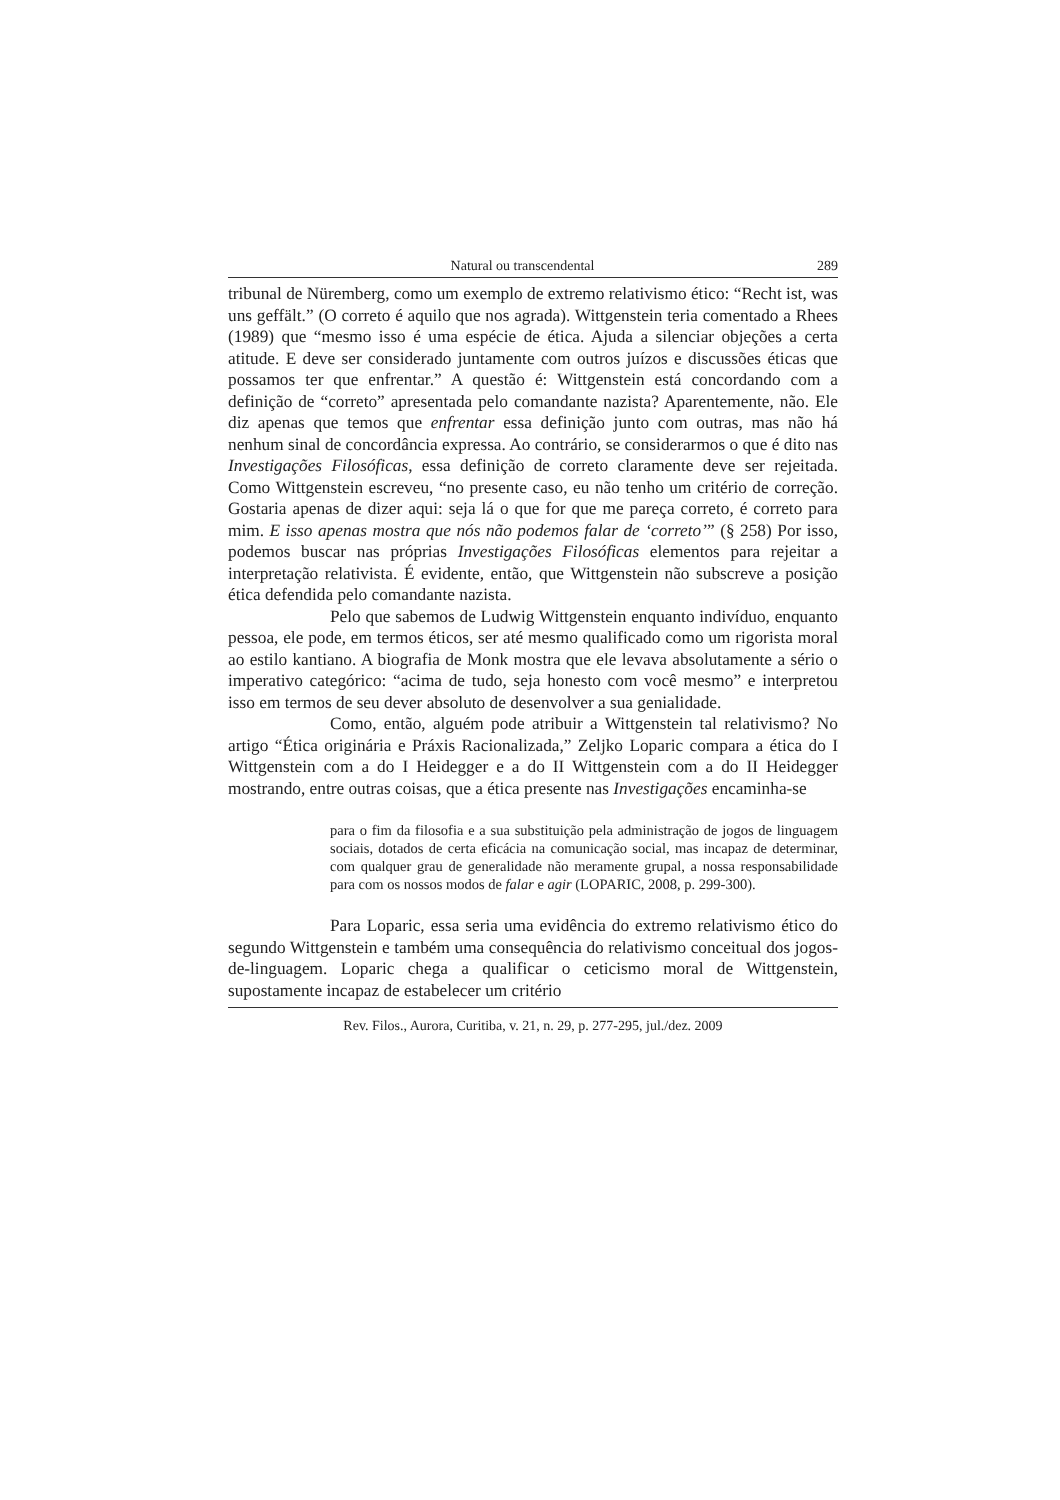Natural ou transcendental 289
tribunal de Nüremberg, como um exemplo de extremo relativismo ético: “Recht ist, was uns geffält.” (O correto é aquilo que nos agrada). Wittgenstein teria comentado a Rhees (1989) que “mesmo isso é uma espécie de ética. Ajuda a silenciar objeções a certa atitude. E deve ser considerado juntamente com outros juízos e discussões éticas que possamos ter que enfrentar.” A questão é: Wittgenstein está concordando com a definição de “correto” apresentada pelo comandante nazista? Aparentemente, não. Ele diz apenas que temos que enfrentar essa definição junto com outras, mas não há nenhum sinal de concordância expressa. Ao contrário, se considerarmos o que é dito nas Investigações Filosóficas, essa definição de correto claramente deve ser rejeitada. Como Wittgenstein escreveu, “no presente caso, eu não tenho um critério de correção. Gostaria apenas de dizer aqui: seja lá o que for que me pareça correto, é correto para mim. E isso apenas mostra que nós não podemos falar de ‘correto’” (§ 258) Por isso, podemos buscar nas próprias Investigações Filosóficas elementos para rejeitar a interpretação relativista. É evidente, então, que Wittgenstein não subscreve a posição ética defendida pelo comandante nazista.
Pelo que sabemos de Ludwig Wittgenstein enquanto indivíduo, enquanto pessoa, ele pode, em termos éticos, ser até mesmo qualificado como um rigorista moral ao estilo kantiano. A biografia de Monk mostra que ele levava absolutamente a sério o imperativo categórico: “acima de tudo, seja honesto com você mesmo” e interpretou isso em termos de seu dever absoluto de desenvolver a sua genialidade.
Como, então, alguém pode atribuir a Wittgenstein tal relativismo? No artigo “Ética originária e Práxis Racionalizada,” Zeljko Loparic compara a ética do I Wittgenstein com a do I Heidegger e a do II Wittgenstein com a do II Heidegger mostrando, entre outras coisas, que a ética presente nas Investigações encaminha-se
para o fim da filosofia e a sua substituição pela administração de jogos de linguagem sociais, dotados de certa eficácia na comunicação social, mas incapaz de determinar, com qualquer grau de generalidade não meramente grupal, a nossa responsabilidade para com os nossos modos de falar e agir (LOPARIC, 2008, p. 299-300).
Para Loparic, essa seria uma evidência do extremo relativismo ético do segundo Wittgenstein e também uma consequência do relativismo conceitual dos jogos-de-linguagem. Loparic chega a qualificar o ceticismo moral de Wittgenstein, supostamente incapaz de estabelecer um critério
Rev. Filos., Aurora, Curitiba, v. 21, n. 29, p. 277-295, jul./dez. 2009